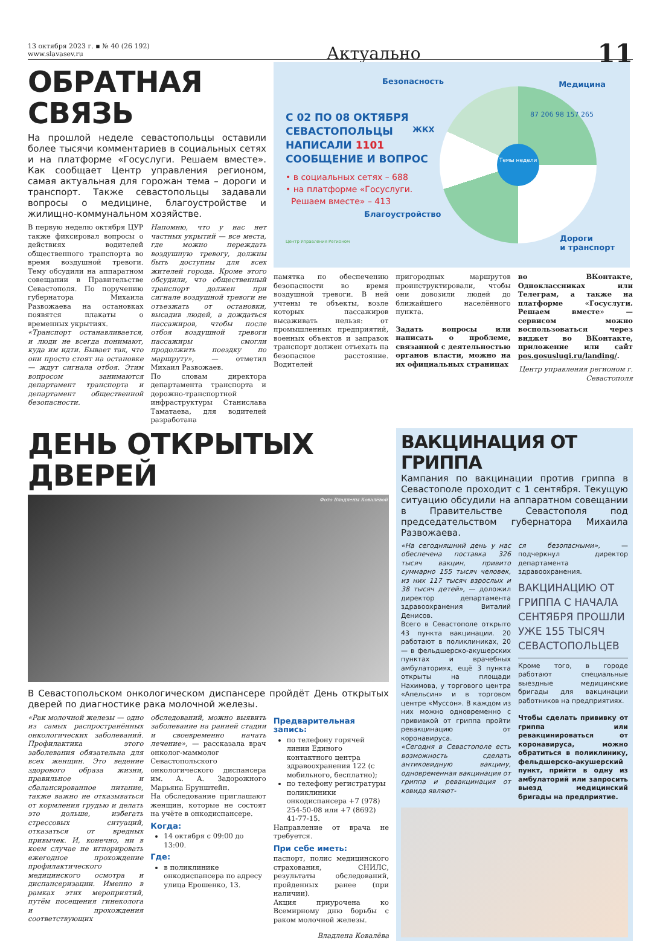13 октября 2023 г. ▪ № 40 (26 192)
www.slavasev.ru
Актуально
11
ОБРАТНАЯ СВЯЗЬ
На прошлой неделе севастопольцы оставили более тысячи комментариев в социальных сетях и на платформе «Госуслуги. Решаем вместе». Как сообщает Центр управления регионом, самая актуальная для горожан тема – дороги и транспорт. Также севастопольцы задавали вопросы о медицине, благоустройстве и жилищно-коммунальном хозяйстве.
В первую неделю октября ЦУР также фиксировал вопросы о действиях водителей общественного транспорта во время воздушной тревоги. Тему обсудили на аппаратном совещании в Правительстве Севастополя. По поручению губернатора Михаила Развожаева на остановках появятся плакаты о временных укрытиях.
«Транспорт останавливается, и люди не всегда понимают, куда им идти. Бывает так, что они просто стоят на остановке — ждут сигнала отбоя. Этим вопросом занимаются департамент транспорта и департамент общественной безопасности.
Напомню, что у нас нет частных укрытий — все места, где можно переждать воздушную тревогу, должны быть доступны для всех жителей города. Кроме этого обсудили, что общественный транспорт должен при сигнале воздушной тревоги не отъезжать от остановки, высадив людей, а дождаться пассажиров, чтобы после отбоя воздушной тревоги пассажиры смогли продолжить поездку по маршруту», — отметил Михаил Развожаев.
По словам директора департамента транспорта и дорожно-транспортной инфраструктуры Станислава Таматаева, для водителей разработана
Безопасность Медицина
ЖКХ
Благоустройство
Дороги
и транспорт
С 02 ПО 08 ОКТЯБРЯ
СЕВАСТОПОЛЬЦЫ
НАПИСАЛИ 1101
СООБЩЕНИЕ И ВОПРОС
• в социальных сетях – 688
• на платформе «Госуслуги.
Решаем вместе» – 413
Центр Управления Регионом
Темы недели
87 206 98 157 265
памятка по обеспечению безопасности во время воздушной тревоги. В ней учтены те объекты, возле которых пассажиров высаживать нельзя: от промышленных предприятий, военных объектов и заправок транспорт должен отъехать на безопасное расстояние. Водителей
пригородных маршрутов проинструктировали, чтобы они довозили людей до ближайшего населённого пункта.
Задать вопросы или написать о проблеме, связанной с деятельностью органов власти, можно на их официальных страницах
во ВКонтакте, Одноклассниках или Телеграм, а также на платформе «Госуслуги. Решаем вместе» — сервисом можно воспользоваться через виджет во ВКонтакте, приложение или сайт pos.gosuslugi.ru/landing/.
Центр управления регионом г. Севастополя
ДЕНЬ ОТКРЫТЫХ ДВЕРЕЙ
Фото Владлены Ковалёвой
В Севастопольском онкологическом диспансере пройдёт День открытых дверей по диагностике рака молочной железы.
«Рак молочной железы — одно из самых распространённых онкологических заболеваний. Профилактика этого заболевания обязательна для всех женщин. Это ведение здорового образа жизни, правильное и сбалансированное питание, также важно не отказываться от кормления грудью и делать это дольше, избегать стрессовых ситуаций, отказаться от вредных привычек. И, конечно, ни в коем случае не игнорировать ежегодное прохождение профилактического медицинского осмотра и диспансеризации. Именно в рамках этих мероприятий, путём посещения гинеколога и прохождения соответствующих
обследований, можно выявить заболевание на ранней стадии и своевременно начать лечение», — рассказала врач онколог-маммолог Севастопольского онкологического диспансера им. А. А. Задорожного Марьяна Брунштейн.
На обследование приглашают женщин, которые не состоят на учёте в онкодиспансере.
Когда:
14 октября с 09:00 до 13:00.
Где:
в поликлинике онкодиспансера по адресу улица Ерошенко, 13.
Предварительная запись:
по телефону горячей линии Единого контактного центра здравоохранения 122 (с мобильного, бесплатно);
по телефону регистратуры поликлиники онкодиспансера +7 (978) 254-50-08 или +7 (8692) 41-77-15.
Направление от врача не требуется.
При себе иметь:
паспорт, полис медицинского страхования, СНИЛС, результаты обследований, пройденных ранее (при наличии).
Акция приурочена ко Всемирному дню борьбы с раком молочной железы.
Владлена Ковалёва
ВАКЦИНАЦИЯ ОТ ГРИППА
Кампания по вакцинации против гриппа в Севастополе проходит с 1 сентября. Текущую ситуацию обсудили на аппаратном совещании в Правительстве Севастополя под председательством губернатора Михаила Развожаева.
«На сегодняшний день у нас обеспечена поставка 326 тысяч вакцин, привито суммарно 155 тысяч человек, из них 117 тысяч взрослых и 38 тысяч детей», — доложил директор департамента здравоохранения Виталий Денисов.
Всего в Севастополе открыто 43 пункта вакцинации. 20 работают в поликлиниках, 20 — в фельдшерско-акушерских пунктах и врачебных амбулаториях, ещё 3 пункта открыты на площади Нахимова, у торгового центра «Апельсин» и в торговом центре «Муссон». В каждом из них можно одновременно с прививкой от гриппа пройти ревакцинацию от коронавируса.
«Сегодня в Севастополе есть возможность сделать антиковидную вакцину, одновременная вакцинация от гриппа и ревакцинация от ковида являют-
ся безопасными», — подчеркнул директор департамента здравоохранения.
ВАКЦИНАЦИЮ ОТ ГРИППА С НАЧАЛА СЕНТЯБРЯ ПРОШЛИ УЖЕ 155 ТЫСЯЧ СЕВАСТОПОЛЬЦЕВ
Кроме того, в городе работают специальные выездные медицинские бригады для вакцинации работников на предприятиях.
Чтобы сделать прививку от гриппа или ревакцинироваться от коронавируса, можно обратиться в поликлинику, фельдшерско-акушерский пункт, прийти в одну из амбулаторий или запросить выезд медицинский бригады на предприятие.